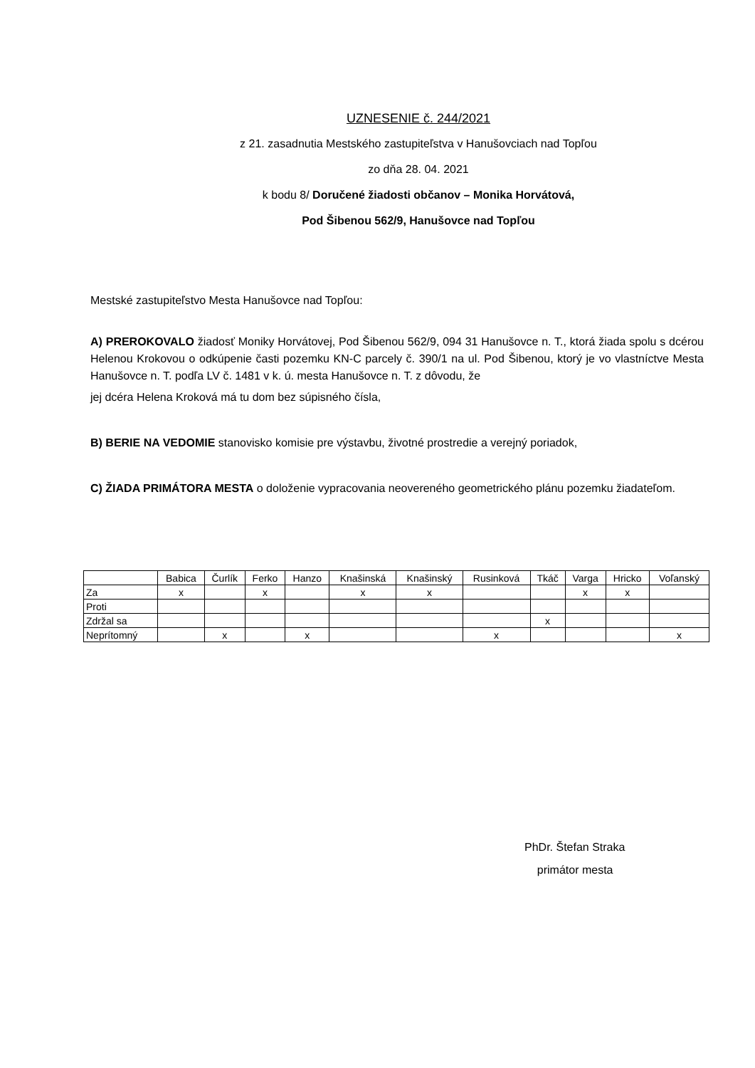UZNESENIE č. 244/2021
z 21. zasadnutia Mestského zastupiteľstva v Hanušovciach nad Topľou
zo dňa 28. 04. 2021
k bodu 8/ Doručené žiadosti občanov – Monika Horvátová,
Pod Šibenou 562/9, Hanušovce nad Topľou
Mestské zastupiteľstvo Mesta Hanušovce nad Topľou:
A) PREROKOVALO žiadosť Moniky Horvátovej, Pod Šibenou 562/9, 094 31 Hanušovce n. T., ktorá žiada spolu s dcérou Helenou Krokovou o odkúpenie časti pozemku KN-C parcely č. 390/1 na ul. Pod Šibenou, ktorý je vo vlastníctve Mesta Hanušovce n. T. podľa LV č. 1481 v k. ú. mesta Hanušovce n. T. z dôvodu, že
jej dcéra Helena Kroková má tu dom bez súpisného čísla,
B) BERIE NA VEDOMIE stanovisko komisie pre výstavbu, životné prostredie a verejný poriadok,
C) ŽIADA PRIMÁTORA MESTA o doloženie vypracovania neovereného geometrického plánu pozemku žiadateľom.
| | Babica | Čurlík | Ferko | Hanzo | Knašinská | Knašinský | Rusinková | Tkáč | Varga | Hricko | Voľanský |
| Za | x | | x | | x | x | | | x | x | |
| Proti | | | | | | | | | | | |
| Zdržal sa | | | | | | | | x | | | |
| Neprítomný | | x | | x | | | x | | | | x |
PhDr. Štefan Straka
primátor mesta